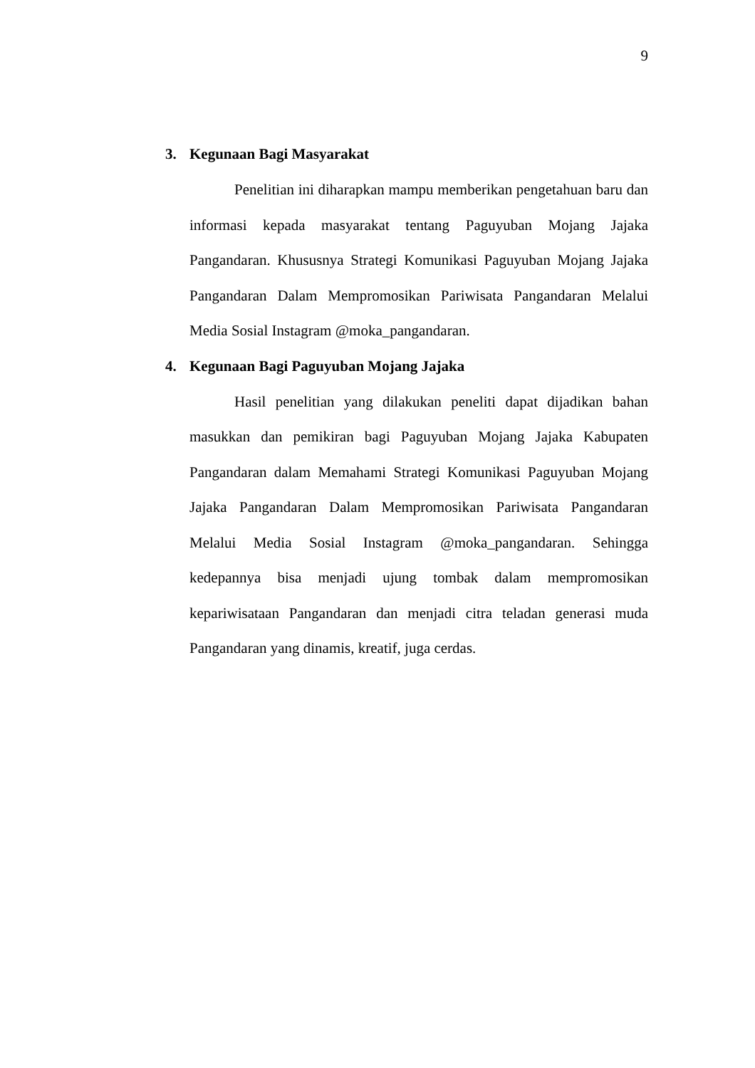9
3. Kegunaan Bagi Masyarakat
Penelitian ini diharapkan mampu memberikan pengetahuan baru dan informasi kepada masyarakat tentang Paguyuban Mojang Jajaka Pangandaran. Khususnya Strategi Komunikasi Paguyuban Mojang Jajaka Pangandaran Dalam Mempromosikan Pariwisata Pangandaran Melalui Media Sosial Instagram @moka_pangandaran.
4. Kegunaan Bagi Paguyuban Mojang Jajaka
Hasil penelitian yang dilakukan peneliti dapat dijadikan bahan masukkan dan pemikiran bagi Paguyuban Mojang Jajaka Kabupaten Pangandaran dalam Memahami Strategi Komunikasi Paguyuban Mojang Jajaka Pangandaran Dalam Mempromosikan Pariwisata Pangandaran Melalui Media Sosial Instagram @moka_pangandaran. Sehingga kedepannya bisa menjadi ujung tombak dalam mempromosikan kepariwisataan Pangandaran dan menjadi citra teladan generasi muda Pangandaran yang dinamis, kreatif, juga cerdas.